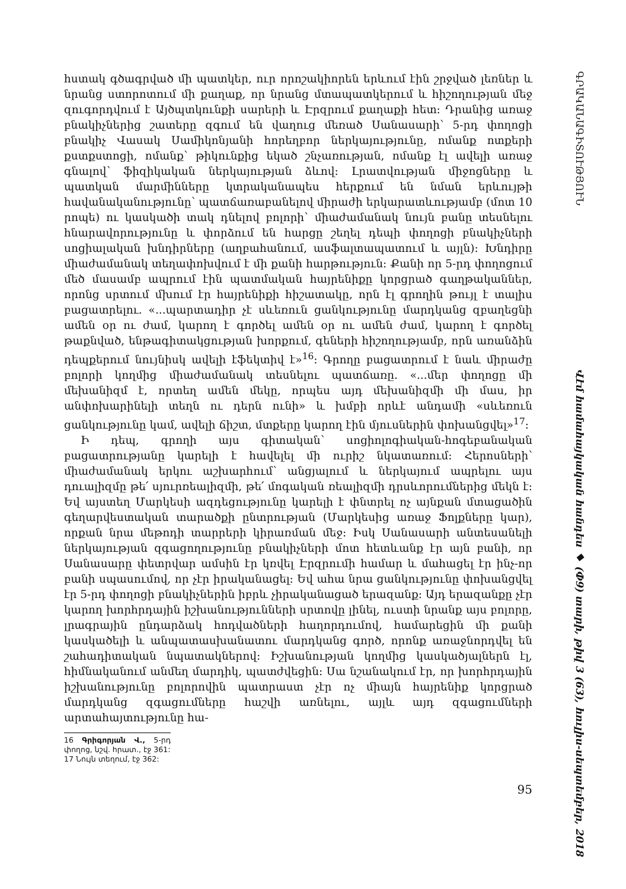հստակ գծագրված մի պատկեր, ուր որոշակիորեն երևում էին շրջված լեռներ և նրանց ստորոտում մի քաղաք, որ նրանց մտապատկերում և հիշողության մեջ զուգորդվում է Այծպտկունքի սարերի և Էրզրում քաղաքի հետ: Դրանից առաջ բնակիչներից շատերը զգում են վաղուց մեռած Սանասարի՝ 5-րդ փողոցի բնակիչ Վասակ Սամիկոնյանի հորեղբոր ներկայությունը, ոմանք ոտքերի քստքստոցի, ոմանք՝ թիկունքից եկած շնչառության, ոմանք էլ ավելի առաջ գնալով՝ ֆիզիկական ներկայության ձևով: Լրատվության միջոցները և պատկան մարմինները կտրականապես հերքում են նման երևույթի հավանականությունը՝ պատճառաբանելով միրաժի երկարատևությամբ (մոտ 10 րոպե) ու կասկածի տակ դնելով բոլորի՝ միաժամանակ նույն բանը տեսնելու հնարավորությունը և փորձում են հարցը շեղել դեպի փողոցի բնակիչների սոցիալական խնդիրները (աղբահանում, ասֆալտապատում և այլն): Խնդիրը միաժամանակ տեղափոխվում է մի քանի հարթություն: Քանի որ 5-րդ փողոցում մեծ մասամբ ապրում էին պատմական հայրենիքը կորցրած գաղթականներ, որոնց սրտում մխում էր հայրենիքի հիշատակը, որն էլ գրողին թույլ է տալիս բացատրելու. «...պարտադիր չէ սևեռուն ցանկությունը մարդկանց զբաղեցնի ամեն օր ու ժամ, կարող է գործել ամեն օր ու ամեն ժամ, կարող է գործել թաքնված, ենթագիտակցության խորքում, գեների հիշողությամբ, որն առանձին դեպքերում նույնիսկ ավելի էֆեկտիվ է»<sup>16</sup>: Գրողը բացատրում է նաև միրաժը բոլորի կողմից միաժամանակ տեսնելու պատճառը. «...մեր փողոցը մի մեխանիզմ է, որտեղ ամեն մեկը, որպես այդ մեխանիզմի մի մաս, իր անփոխարինելի տեղն ու դերն ունի» և խմբի որևէ անդամի «սևեռուն ցանկությունը կամ, ավելի ճիշտ, մտքերը կարող էին մյուսներին փոխանցվել»<sup>17</sup>:
Ի դեպ, գրողի այս գիտական՝ սոցիոլոգիական-հոգեբանական բացատրությանը կարելի է հավելել մի ուրիշ նկատառում: Հերոսների՝ միաժամանակ երկու աշխարհում՝ անցյալում և ներկայում ապրելու այս դուալիզմը թե՛ սյուրռեալիզմի, թե՛ մոգական ռեալիզմի դրսևորումներից մեկն է: Եվ այստեղ Մարկեսի ազդեցությունը կարելի է փնտրել ոչ այնքան մտացածին գեղարվեստական տարածքի ընտրության (Մարկեսից առաջ Ֆոլքները կար), որքան նրա մեթոդի տարրերի կիրառման մեջ: Իսկ Սանասարի անտեսանելի ներկայության զգացողությունը բնակիչների մոտ հետևանք էր այն բանի, որ Սանասարը փետրվար ամսին էր կռվել Էրզրումի համար և մահացել էր ինչ-որ բանի սպասումով, որ չէր իրականացել: Եվ ահա նրա ցանկությունը փոխանցվել էր 5-րդ փողոցի բնակիչներին իբրև չիրականացած երազանք: Այդ երազանքը չէր կարող խորհրդային իշխանությունների սրտովը լինել, ուստի նրանք այս բոլորը, լրագրային ընդարձակ հոդվածների հաղորդումով, համարեցին մի քանի կասկածելի և անպատասխանատու մարդկանց գործ, որոնք առաջնորդվել են շահադիտական նպատակներով: Իշխանության կողմից կասկածյալներն էլ, հիմնականում անմեղ մարդիկ, պատժվեցին: Սա նշանակում էր, որ խորհրդային իշխանությունը բոլորովին պատրաստ չէր ոչ միայն հայրենիք կորցրած մարդկանց զգացումները հաշվի առնելու, այլև այդ զգացումների արտահայտությունը հա-
16 Գրիգորյան Վ., 5-րդ փողոց, նշվ. հրատ., էջ 361:
17 Նույն տեղում, էջ 362:
95
ԳՐԱԿԱՆԱԳԻՏՈՒԹՅՈՒՆ Վէմ համահայկական հանդես ◆ (Փ9) տարի, թիվ 3 (63), հուլիս-սեպտեմբեր, 2018